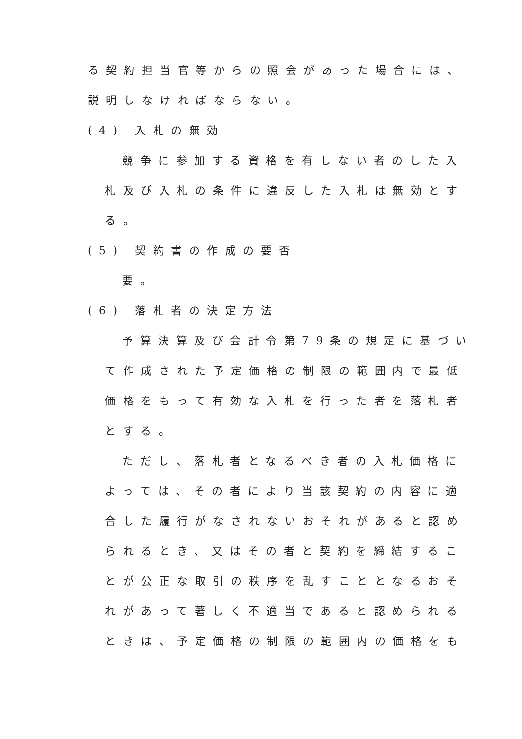る契約担当官等からの照会があった場合には、
説明しなければならない。
(4) 入札の無効
競争に参加する資格を有しない者のした入
札及び入札の条件に違反した入札は無効とす
る。
(5) 契約書の作成の要否
要。
(6) 落札者の決定方法
予算決算及び会計令第79条の規定に基づい
て作成された予定価格の制限の範囲内で最低
価格をもって有効な入札を行った者を落札者
とする。
ただし、落札者となるべき者の入札価格に
よっては、その者により当該契約の内容に適
合した履行がなされないおそれがあると認め
られるとき、又はその者と契約を締結するこ
とが公正な取引の秩序を乱すこととなるおそ
れがあって著しく不適当であると認められる
ときは、予定価格の制限の範囲内の価格をも